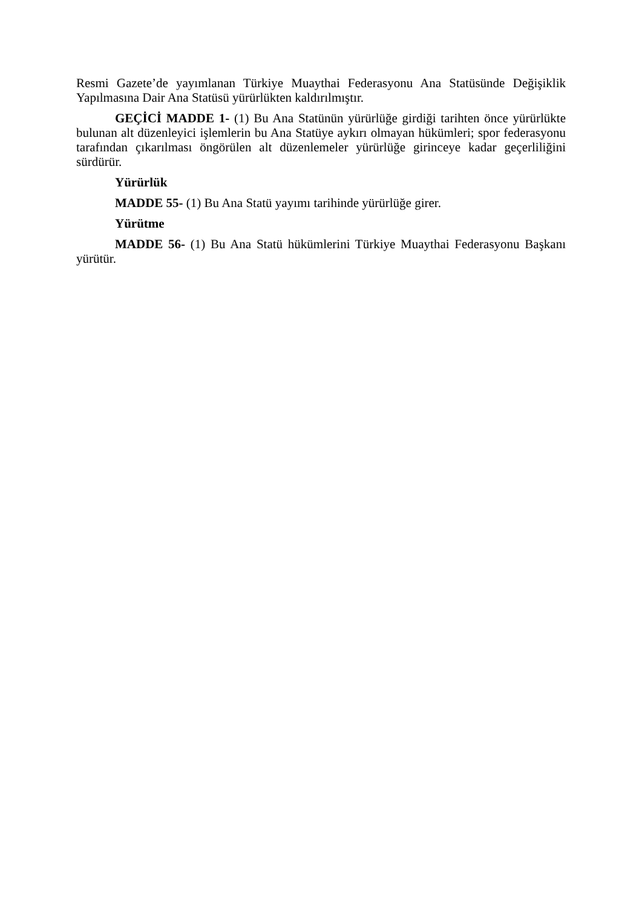Resmi Gazete’de yayımlanan Türkiye Muaythai Federasyonu Ana Statüsünde Değişiklik Yapılmasına Dair Ana Statüsü yürürlükten kaldırılmıştır.
GEÇİCİ MADDE 1- (1) Bu Ana Statünün yürürlüğe girdiği tarihten önce yürürlükte bulunan alt düzenleyici işlemlerin bu Ana Statüye aykırı olmayan hükümleri; spor federasyonu tarafından çıkarılması öngörülen alt düzenlemeler yürürlüğe girinceye kadar geçerliliğini sürdürür.
Yürürlük
MADDE 55- (1) Bu Ana Statü yayımı tarihinde yürürlüğe girer.
Yürütme
MADDE 56- (1) Bu Ana Statü hükümlerini Türkiye Muaythai Federasyonu Başkanı yürütür.